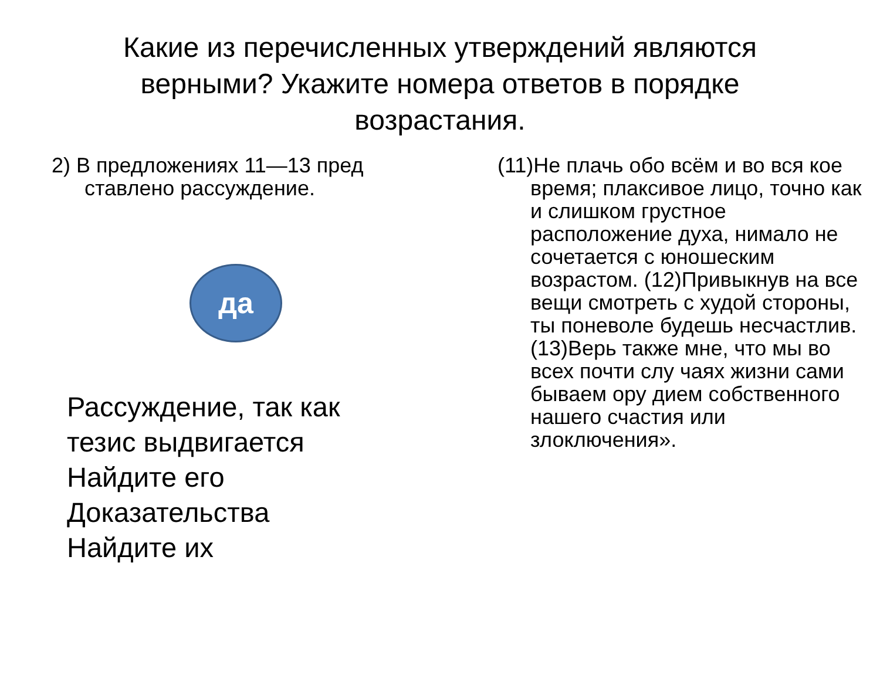Какие из перечисленных утверждений являются верными? Укажите номера ответов в порядке возрастания.
2) В предложениях 11—13 пред ставлено рассуждение.
да
Рассуждение, так как
тезис выдвигается
Найдите его
Доказательства
Найдите их
(11)Не плачь обо всём и во вся кое время; плаксивое лицо, точно как и слишком грустное расположение духа, нимало не сочетается с юношеским возрастом. (12)Привыкнув на все вещи смотреть с худой стороны, ты поневоле будешь несчастлив. (13)Верь также мне, что мы во всех почти слу чаях жизни сами бываем ору дием собственного нашего счастия или злоключения».